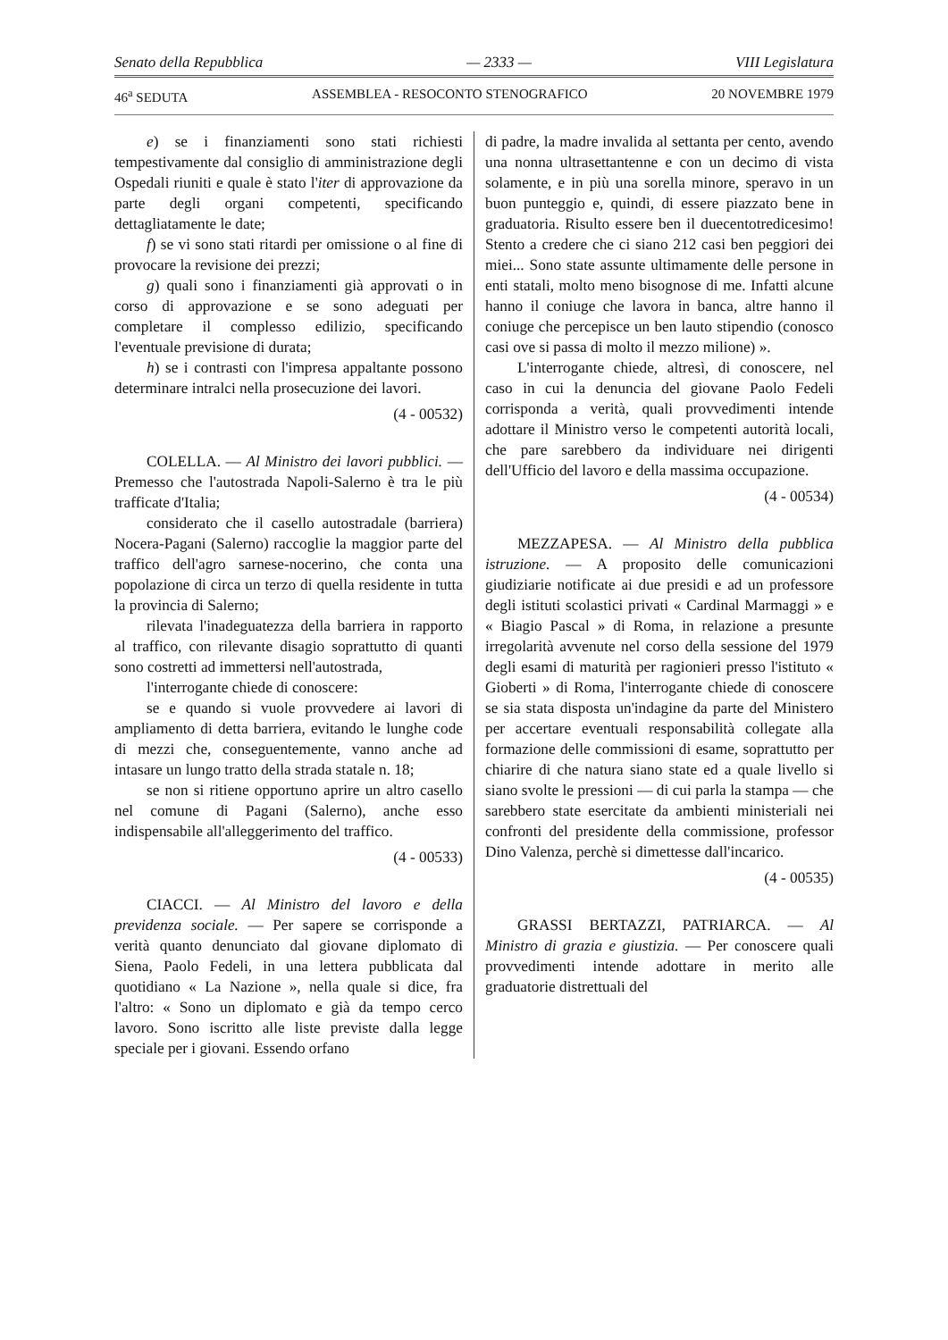Senato della Repubblica — 2333 — VIII Legislatura
46<sup>a</sup> SEDUTA ASSEMBLEA - RESOCONTO STENOGRAFICO 20 NOVEMBRE 1979
e) se i finanziamenti sono stati richiesti tempestivamente dal consiglio di amministrazione degli Ospedali riuniti e quale è stato l'iter di approvazione da parte degli organi competenti, specificando dettagliatamente le date;
f) se vi sono stati ritardi per omissione o al fine di provocare la revisione dei prezzi;
g) quali sono i finanziamenti già approvati o in corso di approvazione e se sono adeguati per completare il complesso edilizio, specificando l'eventuale previsione di durata;
h) se i contrasti con l'impresa appaltante possono determinare intralci nella prosecuzione dei lavori.
(4 - 00532)
COLELLA. — Al Ministro dei lavori pubblici. — Premesso che l'autostrada Napoli-Salerno è tra le più trafficate d'Italia;
considerato che il casello autostradale (barriera) Nocera-Pagani (Salerno) raccoglie la maggior parte del traffico dell'agro sarnese-nocerino, che conta una popolazione di circa un terzo di quella residente in tutta la provincia di Salerno;
rilevata l'inadeguatezza della barriera in rapporto al traffico, con rilevante disagio soprattutto di quanti sono costretti ad immettersi nell'autostrada,
l'interrogante chiede di conoscere:
se e quando si vuole provvedere ai lavori di ampliamento di detta barriera, evitando le lunghe code di mezzi che, conseguentemente, vanno anche ad intasare un lungo tratto della strada statale n. 18;
se non si ritiene opportuno aprire un altro casello nel comune di Pagani (Salerno), anche esso indispensabile all'alleggerimento del traffico.
(4 - 00533)
CIACCI. — Al Ministro del lavoro e della previdenza sociale. — Per sapere se corrisponde a verità quanto denunciato dal giovane diplomato di Siena, Paolo Fedeli, in una lettera pubblicata dal quotidiano « La Nazione », nella quale si dice, fra l'altro: « Sono un diplomato e già da tempo cerco lavoro. Sono iscritto alle liste previste dalla legge speciale per i giovani. Essendo orfano
di padre, la madre invalida al settanta per cento, avendo una nonna ultrasettantenne e con un decimo di vista solamente, e in più una sorella minore, speravo in un buon punteggio e, quindi, di essere piazzato bene in graduatoria. Risulto essere ben il duecentotredicesimo! Stento a credere che ci siano 212 casi ben peggiori dei miei... Sono state assunte ultimamente delle persone in enti statali, molto meno bisognose di me. Infatti alcune hanno il coniuge che lavora in banca, altre hanno il coniuge che percepisce un ben lauto stipendio (conosco casi ove si passa di molto il mezzo milione) ».
L'interrogante chiede, altresì, di conoscere, nel caso in cui la denuncia del giovane Paolo Fedeli corrisponda a verità, quali provvedimenti intende adottare il Ministro verso le competenti autorità locali, che pare sarebbero da individuare nei dirigenti dell'Ufficio del lavoro e della massima occupazione.
(4 - 00534)
MEZZAPESA. — Al Ministro della pubblica istruzione. — A proposito delle comunicazioni giudiziarie notificate ai due presidi e ad un professore degli istituti scolastici privati « Cardinal Marmaggi » e « Biagio Pascal » di Roma, in relazione a presunte irregolarità avvenute nel corso della sessione del 1979 degli esami di maturità per ragionieri presso l'istituto « Gioberti » di Roma, l'interrogante chiede di conoscere se sia stata disposta un'indagine da parte del Ministero per accertare eventuali responsabilità collegate alla formazione delle commissioni di esame, soprattutto per chiarire di che natura siano state ed a quale livello si siano svolte le pressioni — di cui parla la stampa — che sarebbero state esercitate da ambienti ministeriali nei confronti del presidente della commissione, professor Dino Valenza, perchè si dimettesse dall'incarico.
(4 - 00535)
GRASSI BERTAZZI, PATRIARCA. — Al Ministro di grazia e giustizia. — Per conoscere quali provvedimenti intende adottare in merito alle graduatorie distrettuali del